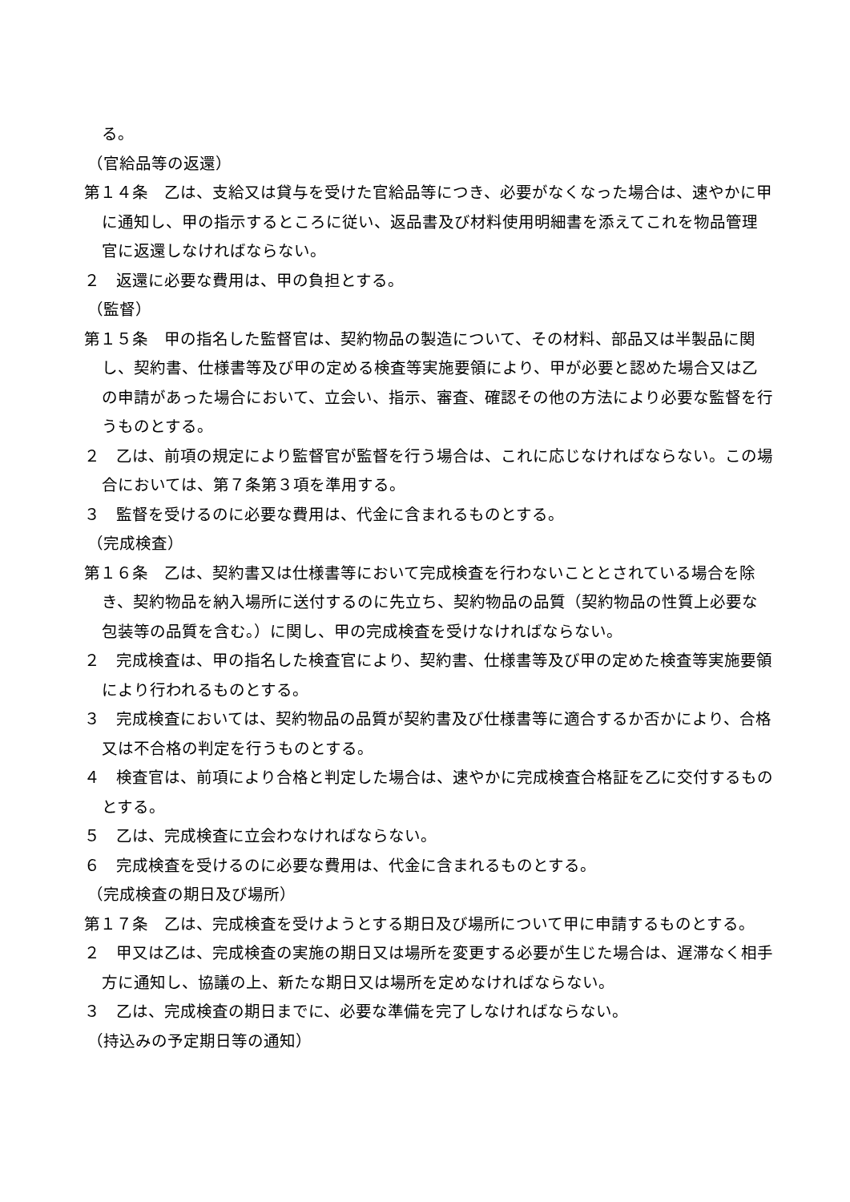る。
（官給品等の返還）
第１４条　乙は、支給又は貸与を受けた官給品等につき、必要がなくなった場合は、速やかに甲に通知し、甲の指示するところに従い、返品書及び材料使用明細書を添えてこれを物品管理官に返還しなければならない。
２　返還に必要な費用は、甲の負担とする。
（監督）
第１５条　甲の指名した監督官は、契約物品の製造について、その材料、部品又は半製品に関し、契約書、仕様書等及び甲の定める検査等実施要領により、甲が必要と認めた場合又は乙の申請があった場合において、立会い、指示、審査、確認その他の方法により必要な監督を行うものとする。
２　乙は、前項の規定により監督官が監督を行う場合は、これに応じなければならない。この場合においては、第７条第３項を準用する。
３　監督を受けるのに必要な費用は、代金に含まれるものとする。
（完成検査）
第１６条　乙は、契約書又は仕様書等において完成検査を行わないこととされている場合を除き、契約物品を納入場所に送付するのに先立ち、契約物品の品質（契約物品の性質上必要な包装等の品質を含む。）に関し、甲の完成検査を受けなければならない。
２　完成検査は、甲の指名した検査官により、契約書、仕様書等及び甲の定めた検査等実施要領により行われるものとする。
３　完成検査においては、契約物品の品質が契約書及び仕様書等に適合するか否かにより、合格又は不合格の判定を行うものとする。
４　検査官は、前項により合格と判定した場合は、速やかに完成検査合格証を乙に交付するものとする。
５　乙は、完成検査に立会わなければならない。
６　完成検査を受けるのに必要な費用は、代金に含まれるものとする。
（完成検査の期日及び場所）
第１７条　乙は、完成検査を受けようとする期日及び場所について甲に申請するものとする。
２　甲又は乙は、完成検査の実施の期日又は場所を変更する必要が生じた場合は、遅滞なく相手方に通知し、協議の上、新たな期日又は場所を定めなければならない。
３　乙は、完成検査の期日までに、必要な準備を完了しなければならない。
（持込みの予定期日等の通知）